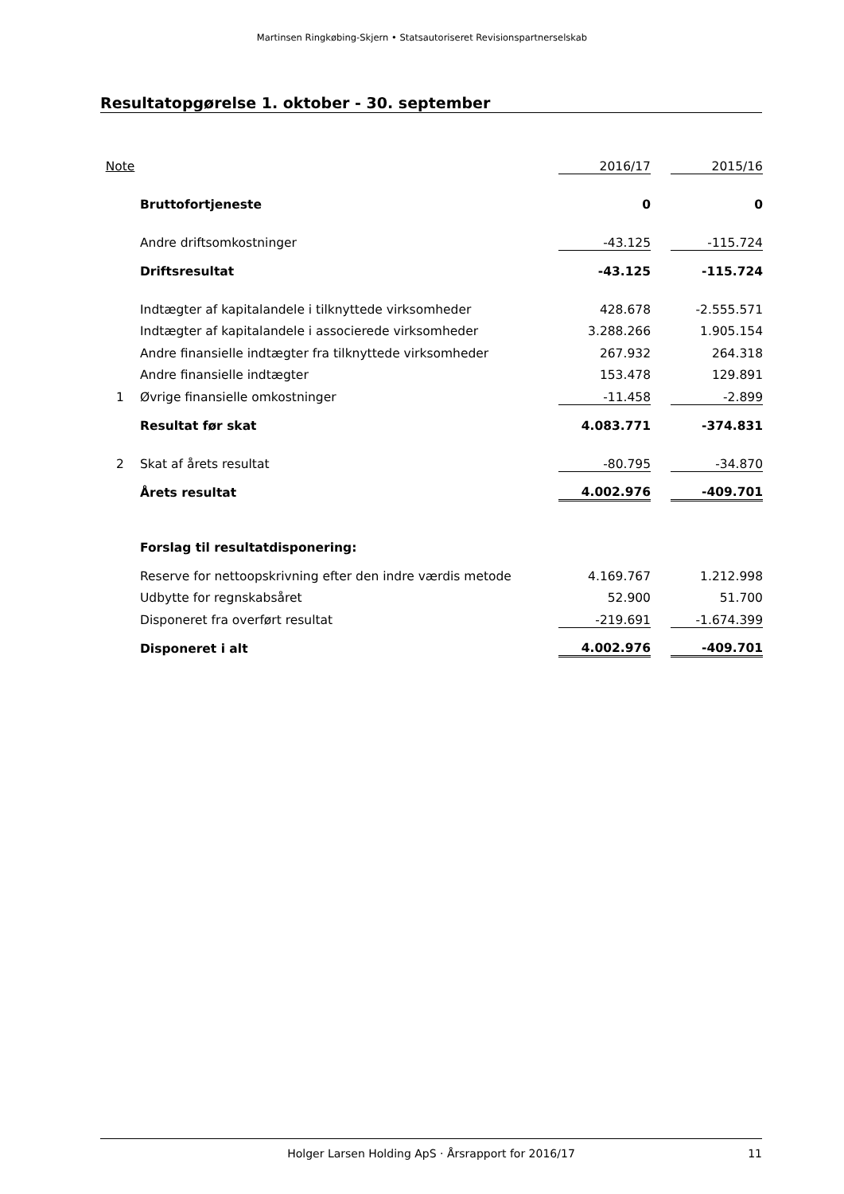Martinsen Ringkøbing-Skjern • Statsautoriseret Revisionspartnerselskab
Resultatopgørelse 1. oktober - 30. september
| Note | | 2016/17 | | 2015/16 |
| --- | --- | --- | --- | --- |
| | Bruttofortjeneste | 0 | | 0 |
| | Andre driftsomkostninger | -43.125 | | -115.724 |
| | Driftsresultat | -43.125 | | -115.724 |
| | Indtægter af kapitalandele i tilknyttede virksomheder | 428.678 | | -2.555.571 |
| | Indtægter af kapitalandele i associerede virksomheder | 3.288.266 | | 1.905.154 |
| | Andre finansielle indtægter fra tilknyttede virksomheder | 267.932 | | 264.318 |
| | Andre finansielle indtægter | 153.478 | | 129.891 |
| 1 | Øvrige finansielle omkostninger | -11.458 | | -2.899 |
| | Resultat før skat | 4.083.771 | | -374.831 |
| 2 | Skat af årets resultat | -80.795 | | -34.870 |
| | Årets resultat | 4.002.976 | | -409.701 |
| | Forslag til resultatdisponering: | | | |
| | Reserve for nettoopskrivning efter den indre værdis metode | 4.169.767 | | 1.212.998 |
| | Udbytte for regnskabsåret | 52.900 | | 51.700 |
| | Disponeret fra overført resultat | -219.691 | | -1.674.399 |
| | Disponeret i alt | 4.002.976 | | -409.701 |
Holger Larsen Holding ApS · Årsrapport for 2016/17 11